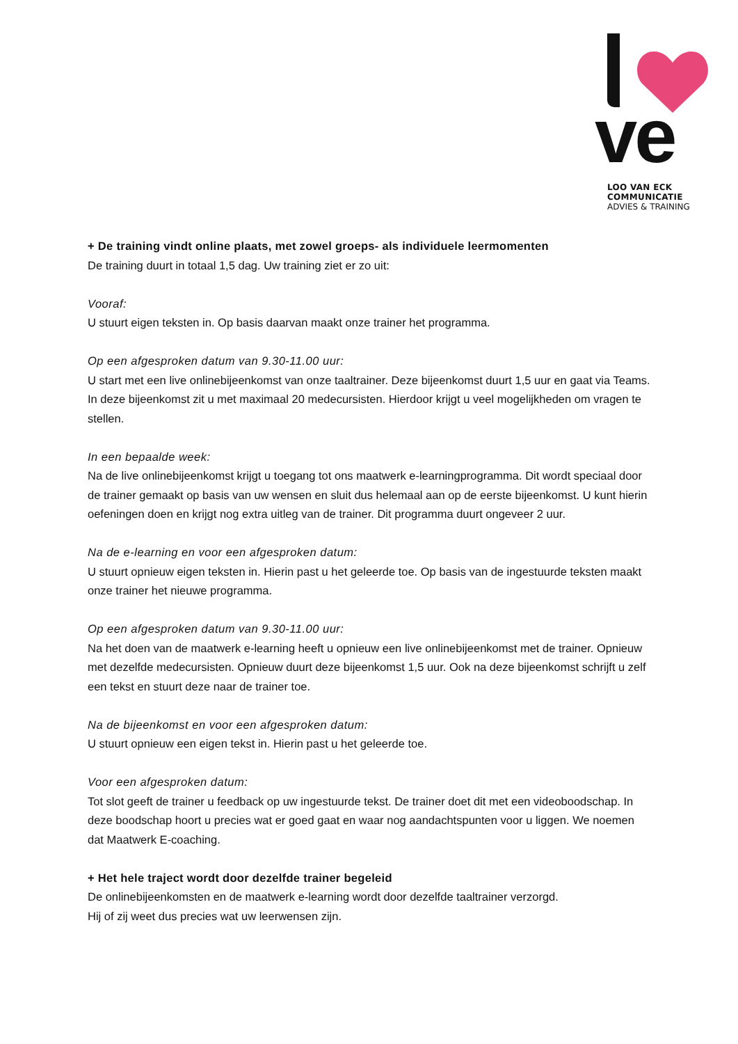ve
LOO VAN ECK COMMUNICATIE
ADVIES & TRAINING
+ De training vindt online plaats, met zowel groeps- als individuele leermomenten
De training duurt in totaal 1,5 dag. Uw training ziet er zo uit:
Vooraf:
U stuurt eigen teksten in. Op basis daarvan maakt onze trainer het programma.
Op een afgesproken datum van 9.30-11.00 uur:
U start met een live onlinebijeenkomst van onze taaltrainer. Deze bijeenkomst duurt 1,5 uur en gaat via Teams. In deze bijeenkomst zit u met maximaal 20 medecursisten. Hierdoor krijgt u veel mogelijkheden om vragen te stellen.
In een bepaalde week:
Na de live onlinebijeenkomst krijgt u toegang tot ons maatwerk e-learningprogramma. Dit wordt speciaal door de trainer gemaakt op basis van uw wensen en sluit dus helemaal aan op de eerste bijeenkomst. U kunt hierin oefeningen doen en krijgt nog extra uitleg van de trainer. Dit programma duurt ongeveer 2 uur.
Na de e-learning en voor een afgesproken datum:
U stuurt opnieuw eigen teksten in. Hierin past u het geleerde toe. Op basis van de ingestuurde teksten maakt onze trainer het nieuwe programma.
Op een afgesproken datum van 9.30-11.00 uur:
Na het doen van de maatwerk e-learning heeft u opnieuw een live onlinebijeenkomst met de trainer. Opnieuw met dezelfde medecursisten. Opnieuw duurt deze bijeenkomst 1,5 uur. Ook na deze bijeenkomst schrijft u zelf een tekst en stuurt deze naar de trainer toe.
Na de bijeenkomst en voor een afgesproken datum:
U stuurt opnieuw een eigen tekst in. Hierin past u het geleerde toe.
Voor een afgesproken datum:
Tot slot geeft de trainer u feedback op uw ingestuurde tekst. De trainer doet dit met een videoboodschap. In deze boodschap hoort u precies wat er goed gaat en waar nog aandachtspunten voor u liggen. We noemen dat Maatwerk E-coaching.
+ Het hele traject wordt door dezelfde trainer begeleid
De onlinebijeenkomsten en de maatwerk e-learning wordt door dezelfde taaltrainer verzorgd.
Hij of zij weet dus precies wat uw leerwensen zijn.